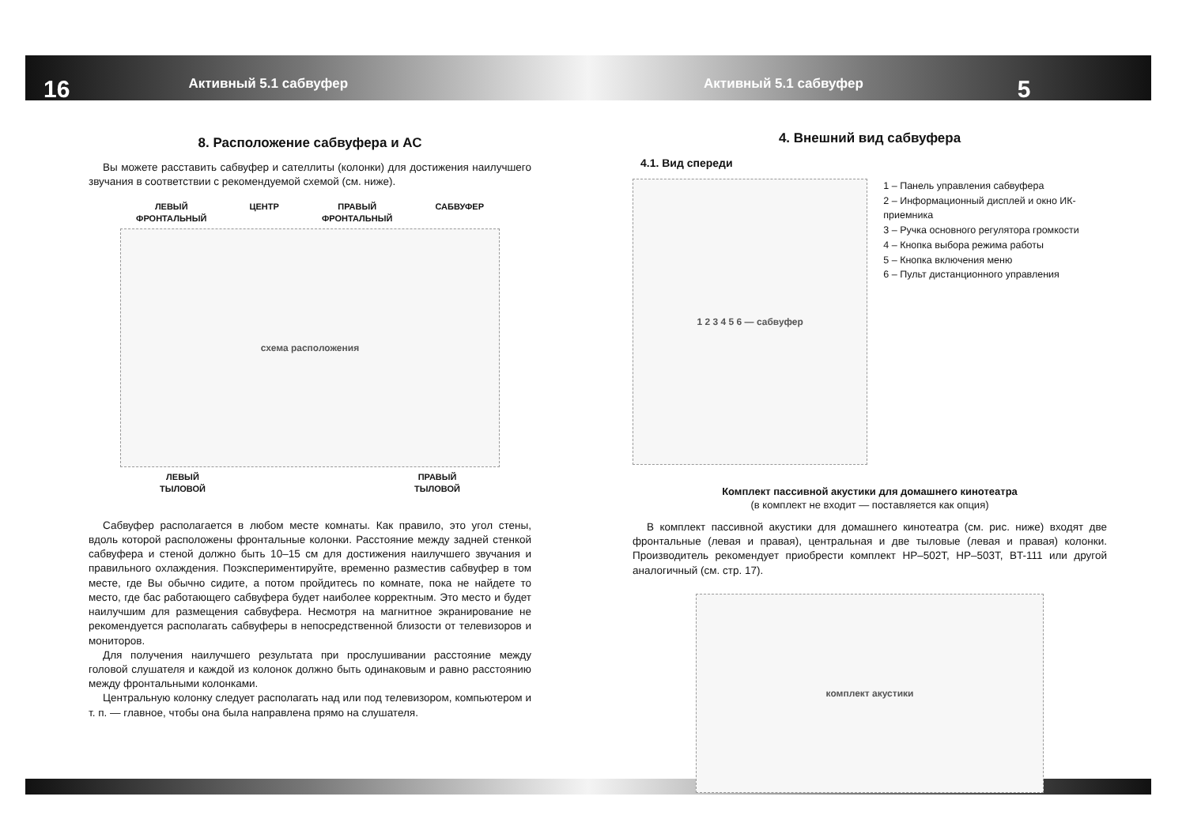16 Активный 5.1 сабвуфер Активный 5.1 сабвуфер 5
8. Расположение сабвуфера и АС
Вы можете расставить сабвуфер и сателлиты (колонки) для достижения наилучшего звучания в соответствии с рекомендуемой схемой (см. ниже).
ЛЕВЫЙ
ФРОНТАЛЬНЫЙ ЦЕНТР ПРАВЫЙ
ФРОНТАЛЬНЫЙ САБВУФЕР
схема расположения
ЛЕВЫЙ
ТЫЛОВОЙ ПРАВЫЙ
ТЫЛОВОЙ
Сабвуфер располагается в любом месте комнаты. Как правило, это угол стены, вдоль которой расположены фронтальные колонки. Расстояние между задней стенкой сабвуфера и стеной должно быть 10–15 см для достижения наилучшего звучания и правильного охлаждения. Поэкспериментируйте, временно разместив сабвуфер в том месте, где Вы обычно сидите, а потом пройдитесь по комнате, пока не найдете то место, где бас работающего сабвуфера будет наиболее корректным. Это место и будет наилучшим для размещения сабвуфера. Несмотря на магнитное экранирование не рекомендуется располагать сабвуферы в непосредственной близости от телевизоров и мониторов.
Для получения наилучшего результата при прослушивании расстояние между головой слушателя и каждой из колонок должно быть одинаковым и равно расстоянию между фронтальными колонками.
Центральную колонку следует располагать над или под телевизором, компьютером и т. п. — главное, чтобы она была направлена прямо на слушателя.
4. Внешний вид сабвуфера
4.1. Вид спереди
1 2 3 4 5 6 — сабвуфер
1 – Панель управления сабвуфера
2 – Информационный дисплей и окно ИК-приемника
3 – Ручка основного регулятора громкости
4 – Кнопка выбора режима работы
5 – Кнопка включения меню
6 – Пульт дистанционного управления
Комплект пассивной акустики для домашнего кинотеатра
(в комплект не входит — поставляется как опция)
В комплект пассивной акустики для домашнего кинотеатра (см. рис. ниже) входят две фронтальные (левая и правая), центральная и две тыловые (левая и правая) колонки. Производитель рекомендует приобрести комплект HP–502T, HP–503T, BT-111 или другой аналогичный (см. стр. 17).
комплект акустики